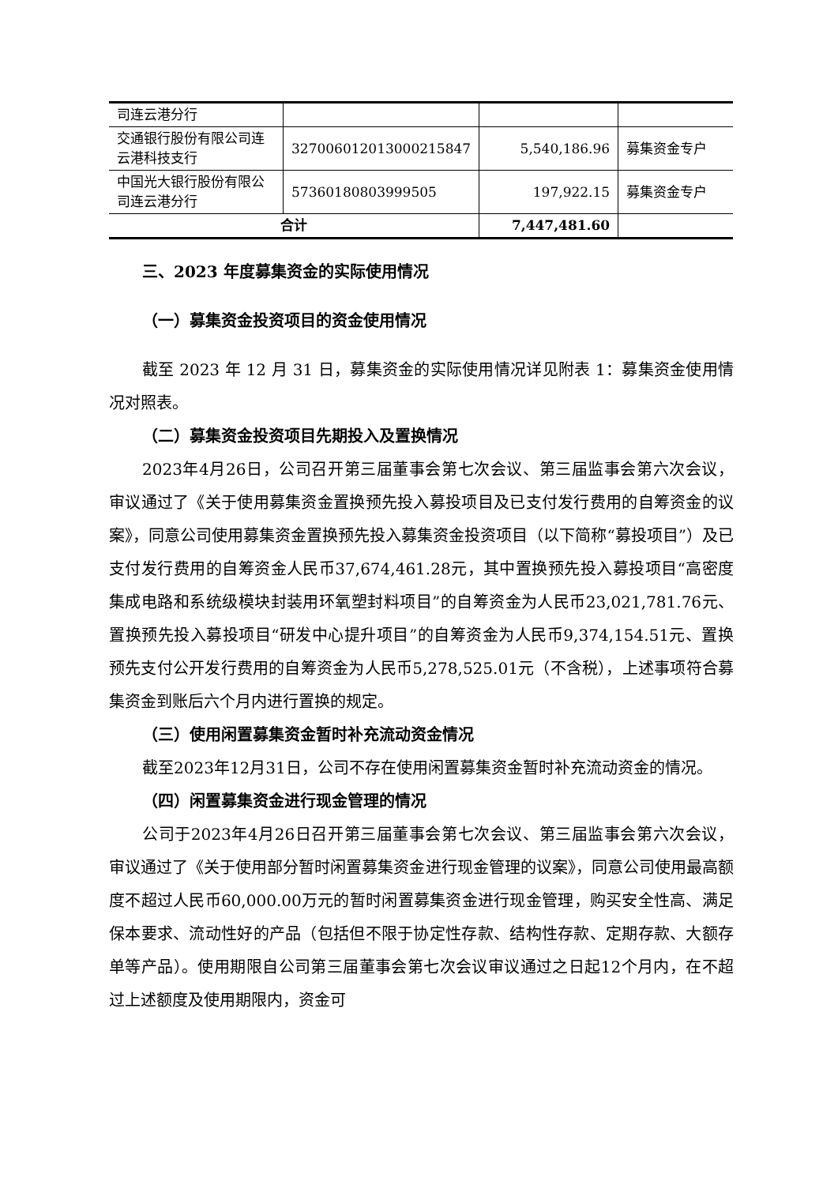| 司连云港分行 | | | |
| 交通银行股份有限公司连云港科技支行 | 327006012013000215847 | 5,540,186.96 | 募集资金专户 |
| 中国光大银行股份有限公司连云港分行 | 57360180803999505 | 197,922.15 | 募集资金专户 |
| 合计 | | 7,447,481.60 | |
三、2023 年度募集资金的实际使用情况
（一）募集资金投资项目的资金使用情况
截至 2023 年 12 月 31 日，募集资金的实际使用情况详见附表 1：募集资金使用情况对照表。
（二）募集资金投资项目先期投入及置换情况
2023年4月26日，公司召开第三届董事会第七次会议、第三届监事会第六次会议，审议通过了《关于使用募集资金置换预先投入募投项目及已支付发行费用的自筹资金的议案》，同意公司使用募集资金置换预先投入募集资金投资项目（以下简称“募投项目”）及已支付发行费用的自筹资金人民币37,674,461.28元，其中置换预先投入募投项目“高密度集成电路和系统级模块封装用环氧塑封料项目”的自筹资金为人民币23,021,781.76元、置换预先投入募投项目“研发中心提升项目”的自筹资金为人民币9,374,154.51元、置换预先支付公开发行费用的自筹资金为人民币5,278,525.01元（不含税），上述事项符合募集资金到账后六个月内进行置换的规定。
（三）使用闲置募集资金暂时补充流动资金情况
截至2023年12月31日，公司不存在使用闲置募集资金暂时补充流动资金的情况。
（四）闲置募集资金进行现金管理的情况
公司于2023年4月26日召开第三届董事会第七次会议、第三届监事会第六次会议，审议通过了《关于使用部分暂时闲置募集资金进行现金管理的议案》，同意公司使用最高额度不超过人民币60,000.00万元的暂时闲置募集资金进行现金管理，购买安全性高、满足保本要求、流动性好的产品（包括但不限于协定性存款、结构性存款、定期存款、大额存单等产品）。使用期限自公司第三届董事会第七次会议审议通过之日起12个月内，在不超过上述额度及使用期限内，资金可